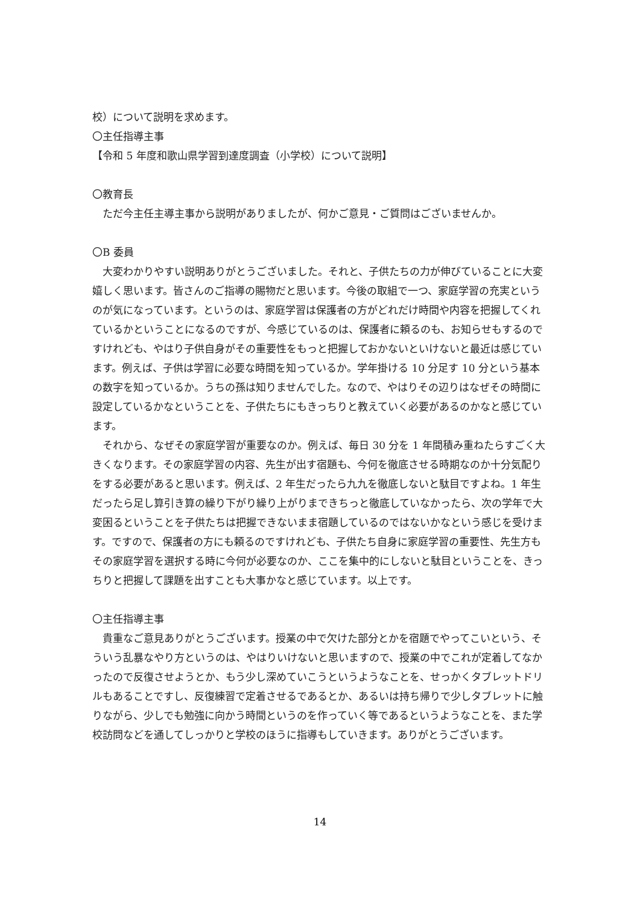校）について説明を求めます。
〇主任指導主事
【令和 5 年度和歌山県学習到達度調査（小学校）について説明】
〇教育長
ただ今主任主導主事から説明がありましたが、何かご意見・ご質問はございませんか。
〇B 委員
大変わかりやすい説明ありがとうございました。それと、子供たちの力が伸びていることに大変嬉しく思います。皆さんのご指導の賜物だと思います。今後の取組で一つ、家庭学習の充実というのが気になっています。というのは、家庭学習は保護者の方がどれだけ時間や内容を把握してくれているかということになるのですが、今感じているのは、保護者に頼るのも、お知らせもするのですけれども、やはり子供自身がその重要性をもっと把握しておかないといけないと最近は感じています。例えば、子供は学習に必要な時間を知っているか。学年掛ける 10 分足す 10 分という基本の数字を知っているか。うちの孫は知りませんでした。なので、やはりその辺りはなぜその時間に設定しているかなということを、子供たちにもきっちりと教えていく必要があるのかなと感じています。
それから、なぜその家庭学習が重要なのか。例えば、毎日 30 分を 1 年間積み重ねたらすごく大きくなります。その家庭学習の内容、先生が出す宿題も、今何を徹底させる時期なのか十分気配りをする必要があると思います。例えば、2 年生だったら九九を徹底しないと駄目ですよね。1 年生だったら足し算引き算の繰り下がり繰り上がりまできちっと徹底していなかったら、次の学年で大変困るということを子供たちは把握できないまま宿題しているのではないかなという感じを受けます。ですので、保護者の方にも頼るのですけれども、子供たち自身に家庭学習の重要性、先生方もその家庭学習を選択する時に今何が必要なのか、ここを集中的にしないと駄目ということを、きっちりと把握して課題を出すことも大事かなと感じています。以上です。
〇主任指導主事
貴重なご意見ありがとうございます。授業の中で欠けた部分とかを宿題でやってこいという、そういう乱暴なやり方というのは、やはりいけないと思いますので、授業の中でこれが定着してなかったので反復させようとか、もう少し深めていこうというようなことを、せっかくタブレットドリルもあることですし、反復練習で定着させるであるとか、あるいは持ち帰りで少しタブレットに触りながら、少しでも勉強に向かう時間というのを作っていく等であるというようなことを、また学校訪問などを通してしっかりと学校のほうに指導もしていきます。ありがとうございます。
14